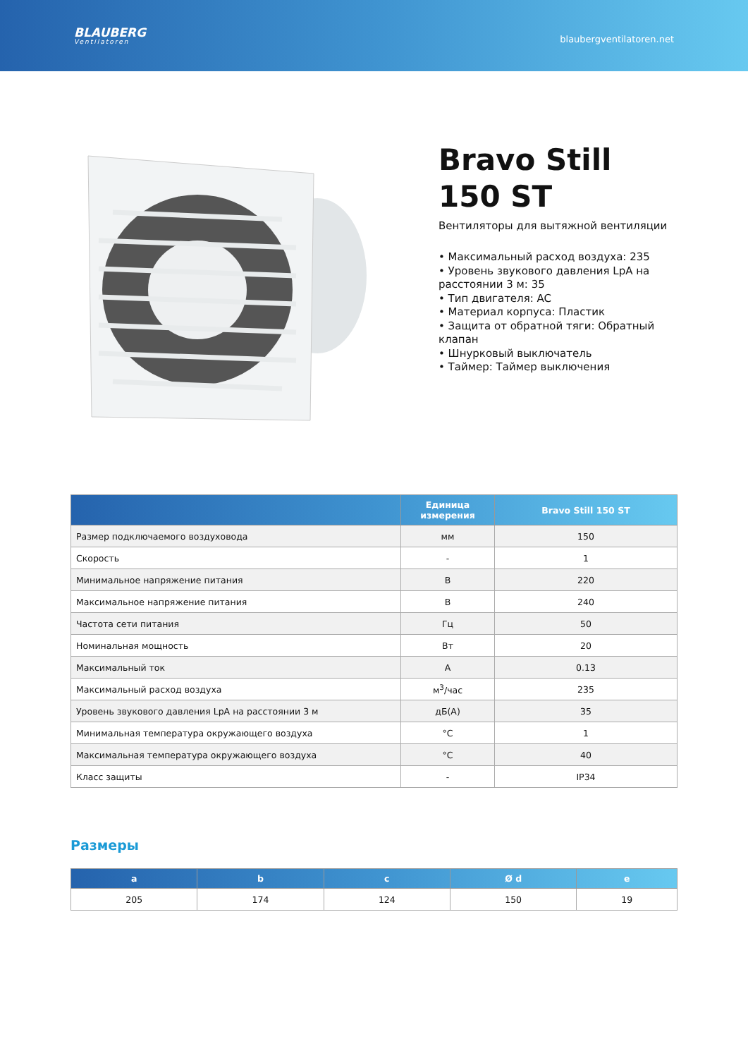BLAUBERG
Ventilatoren
blaubergventilatoren.net
Bravo Still 150 ST
Вентиляторы для вытяжной вентиляции
• Максимальный расход воздуха: 235
• Уровень звукового давления LpA на расстоянии 3 м: 35
• Тип двигателя: AC
• Материал корпуса: Пластик
• Защита от обратной тяги: Обратный клапан
• Шнурковый выключатель
• Таймер: Таймер выключения
| | Единица измерения | Bravo Still 150 ST |
| --- | --- | --- |
| Размер подключаемого воздуховода | мм | 150 |
| Скорость | - | 1 |
| Минимальное напряжение питания | В | 220 |
| Максимальное напряжение питания | В | 240 |
| Частота сети питания | Гц | 50 |
| Номинальная мощность | Вт | 20 |
| Максимальный ток | А | 0.13 |
| Максимальный расход воздуха | м<sup>3</sup>/час | 235 |
| Уровень звукового давления LpA на расстоянии 3 м | дБ(А) | 35 |
| Минимальная температура окружающего воздуха | °C | 1 |
| Максимальная температура окружающего воздуха | °C | 40 |
| Класс защиты | - | IP34 |
Размеры
| a | b | c | Ø d | e |
| --- | --- | --- | --- | --- |
| 205 | 174 | 124 | 150 | 19 |